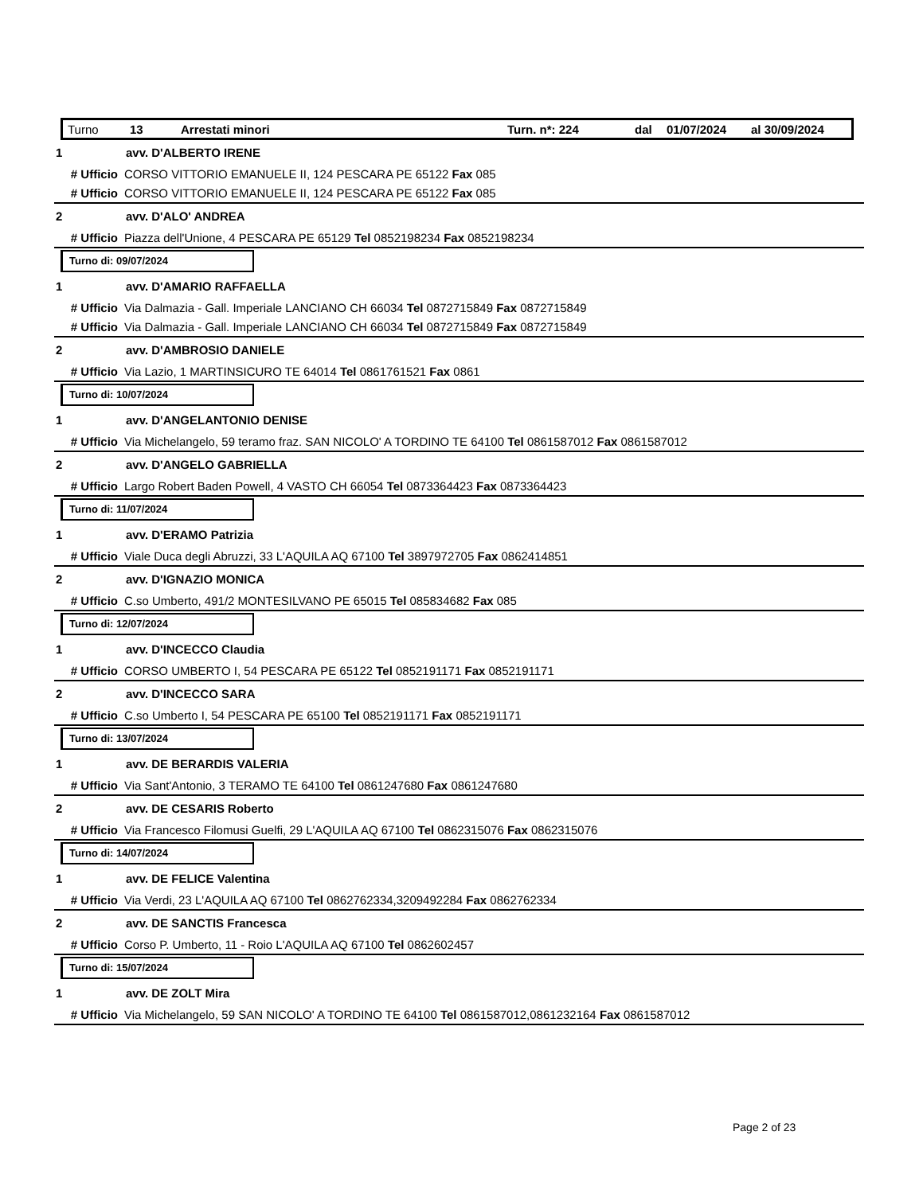Turno 13 Arrestati minori Turn. n*: 224 dal 01/07/2024 al 30/09/2024
1 avv. D'ALBERTO IRENE
# Ufficio CORSO VITTORIO EMANUELE II, 124 PESCARA PE 65122 Fax 085
# Ufficio CORSO VITTORIO EMANUELE II, 124 PESCARA PE 65122 Fax 085
2 avv. D'ALO' ANDREA
# Ufficio Piazza dell'Unione, 4 PESCARA PE 65129 Tel 0852198234 Fax 0852198234
Turno di: 09/07/2024
1 avv. D'AMARIO RAFFAELLA
# Ufficio Via Dalmazia - Gall. Imperiale LANCIANO CH 66034 Tel 0872715849 Fax 0872715849
# Ufficio Via Dalmazia - Gall. Imperiale LANCIANO CH 66034 Tel 0872715849 Fax 0872715849
2 avv. D'AMBROSIO DANIELE
# Ufficio Via Lazio, 1 MARTINSICURO TE 64014 Tel 0861761521 Fax 0861
Turno di: 10/07/2024
1 avv. D'ANGELANTONIO DENISE
# Ufficio Via Michelangelo, 59 teramo fraz. SAN NICOLO' A TORDINO TE 64100 Tel 0861587012 Fax 0861587012
2 avv. D'ANGELO GABRIELLA
# Ufficio Largo Robert Baden Powell, 4 VASTO CH 66054 Tel 0873364423 Fax 0873364423
Turno di: 11/07/2024
1 avv. D'ERAMO Patrizia
# Ufficio Viale Duca degli Abruzzi, 33 L'AQUILA AQ 67100 Tel 3897972705 Fax 0862414851
2 avv. D'IGNAZIO MONICA
# Ufficio C.so Umberto, 491/2 MONTESILVANO PE 65015 Tel 085834682 Fax 085
Turno di: 12/07/2024
1 avv. D'INCECCO Claudia
# Ufficio CORSO UMBERTO I, 54 PESCARA PE 65122 Tel 0852191171 Fax 0852191171
2 avv. D'INCECCO SARA
# Ufficio C.so Umberto I, 54 PESCARA PE 65100 Tel 0852191171 Fax 0852191171
Turno di: 13/07/2024
1 avv. DE BERARDIS VALERIA
# Ufficio Via Sant'Antonio, 3 TERAMO TE 64100 Tel 0861247680 Fax 0861247680
2 avv. DE CESARIS Roberto
# Ufficio Via Francesco Filomusi Guelfi, 29 L'AQUILA AQ 67100 Tel 0862315076 Fax 0862315076
Turno di: 14/07/2024
1 avv. DE FELICE Valentina
# Ufficio Via Verdi, 23 L'AQUILA AQ 67100 Tel 0862762334,3209492284 Fax 0862762334
2 avv. DE SANCTIS Francesca
# Ufficio Corso P. Umberto, 11 - Roio L'AQUILA AQ 67100 Tel 0862602457
Turno di: 15/07/2024
1 avv. DE ZOLT Mira
# Ufficio Via Michelangelo, 59 SAN NICOLO' A TORDINO TE 64100 Tel 0861587012,0861232164 Fax 0861587012
Page 2 of 23